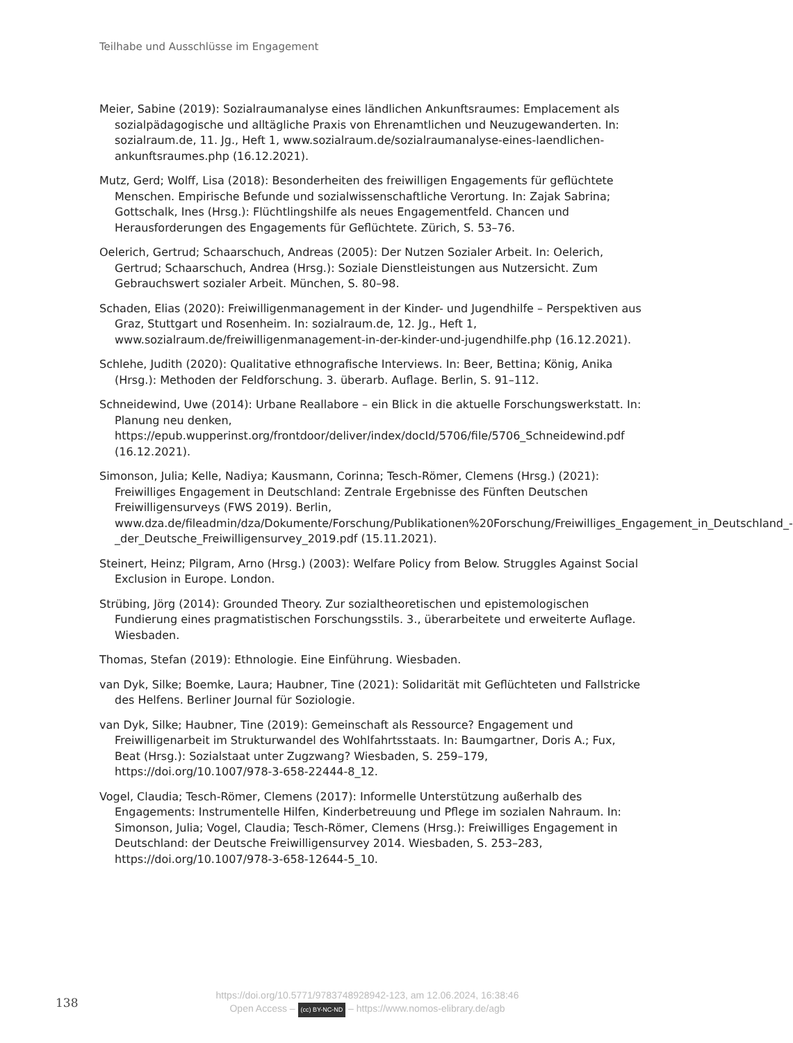Teilhabe und Ausschlüsse im Engagement
Meier, Sabine (2019): Sozialraumanalyse eines ländlichen Ankunftsraumes: Emplacement als sozialpädagogische und alltägliche Praxis von Ehrenamtlichen und Neuzugewanderten. In: sozialraum.de, 11. Jg., Heft 1, www.sozialraum.de/sozialraumanalyse-eines-laendlichen-ankunftsraumes.php (16.12.2021).
Mutz, Gerd; Wolff, Lisa (2018): Besonderheiten des freiwilligen Engagements für geflüchtete Menschen. Empirische Befunde und sozialwissenschaftliche Verortung. In: Zajak Sabrina; Gottschalk, Ines (Hrsg.): Flüchtlingshilfe als neues Engagementfeld. Chancen und Herausforderungen des Engagements für Geflüchtete. Zürich, S. 53–76.
Oelerich, Gertrud; Schaarschuch, Andreas (2005): Der Nutzen Sozialer Arbeit. In: Oelerich, Gertrud; Schaarschuch, Andrea (Hrsg.): Soziale Dienstleistungen aus Nutzersicht. Zum Gebrauchswert sozialer Arbeit. München, S. 80–98.
Schaden, Elias (2020): Freiwilligenmanagement in der Kinder- und Jugendhilfe – Perspektiven aus Graz, Stuttgart und Rosenheim. In: sozialraum.de, 12. Jg., Heft 1, www.sozialraum.de/freiwilligenmanagement-in-der-kinder-und-jugendhilfe.php (16.12.2021).
Schlehe, Judith (2020): Qualitative ethnografische Interviews. In: Beer, Bettina; König, Anika (Hrsg.): Methoden der Feldforschung. 3. überarb. Auflage. Berlin, S. 91–112.
Schneidewind, Uwe (2014): Urbane Reallabore – ein Blick in die aktuelle Forschungswerkstatt. In: Planung neu denken, https://epub.wupperinst.org/frontdoor/deliver/index/docId/5706/file/5706_Schneidewind.pdf (16.12.2021).
Simonson, Julia; Kelle, Nadiya; Kausmann, Corinna; Tesch-Römer, Clemens (Hrsg.) (2021): Freiwilliges Engagement in Deutschland: Zentrale Ergebnisse des Fünften Deutschen Freiwilligensurveys (FWS 2019). Berlin, www.dza.de/fileadmin/dza/Dokumente/Forschung/Publikationen%20Forschung/Freiwilliges_Engagement_in_Deutschland_-_der_Deutsche_Freiwilligensurvey_2019.pdf (15.11.2021).
Steinert, Heinz; Pilgram, Arno (Hrsg.) (2003): Welfare Policy from Below. Struggles Against Social Exclusion in Europe. London.
Strübing, Jörg (2014): Grounded Theory. Zur sozialtheoretischen und epistemologischen Fundierung eines pragmatistischen Forschungsstils. 3., überarbeitete und erweiterte Auflage. Wiesbaden.
Thomas, Stefan (2019): Ethnologie. Eine Einführung. Wiesbaden.
van Dyk, Silke; Boemke, Laura; Haubner, Tine (2021): Solidarität mit Geflüchteten und Fallstricke des Helfens. Berliner Journal für Soziologie.
van Dyk, Silke; Haubner, Tine (2019): Gemeinschaft als Ressource? Engagement und Freiwilligenarbeit im Strukturwandel des Wohlfahrtsstaats. In: Baumgartner, Doris A.; Fux, Beat (Hrsg.): Sozialstaat unter Zugzwang? Wiesbaden, S. 259–179, https://doi.org/10.1007/978-3-658-22444-8_12.
Vogel, Claudia; Tesch-Römer, Clemens (2017): Informelle Unterstützung außerhalb des Engagements: Instrumentelle Hilfen, Kinderbetreuung und Pflege im sozialen Nahraum. In: Simonson, Julia; Vogel, Claudia; Tesch-Römer, Clemens (Hrsg.): Freiwilliges Engagement in Deutschland: der Deutsche Freiwilligensurvey 2014. Wiesbaden, S. 253–283, https://doi.org/10.1007/978-3-658-12644-5_10.
138
https://doi.org/10.5771/9783748928942-123, am 12.06.2024, 16:38:46
Open Access – (cc) BY-NC-ND – https://www.nomos-elibrary.de/agb